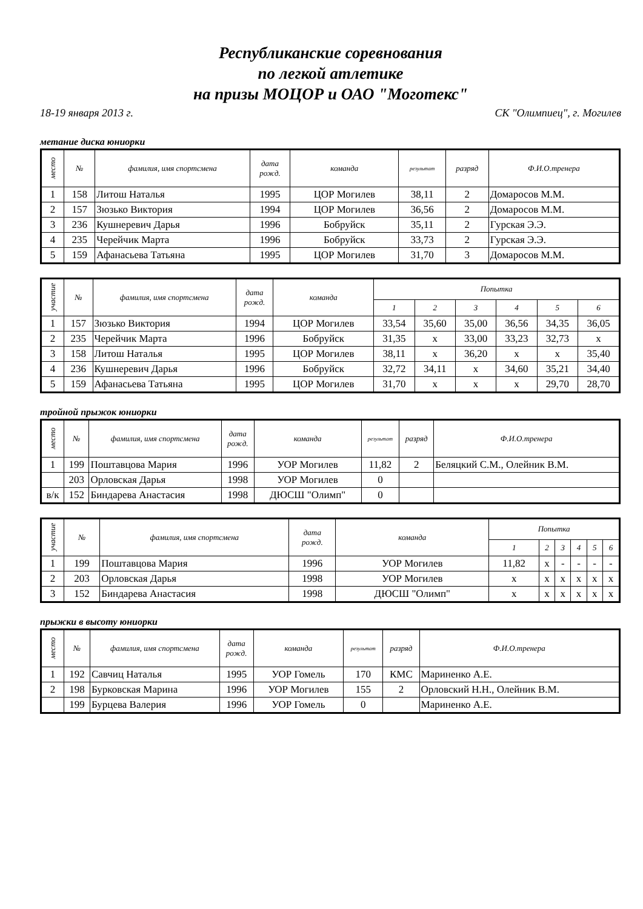Республиканские соревнования
по легкой атлетике
на призы МОЦОР и ОАО "Моготекс"
18-19 января 2013 г. СК "Олимпиец", г. Могилев
метание диска юниорки
| место | № | фамилия, имя спортсмена | дата рожд. | команда | результат | разряд | Ф.И.О.тренера |
| --- | --- | --- | --- | --- | --- | --- | --- |
| 1 | 158 | Литош Наталья | 1995 | ЦОР Могилев | 38,11 | 2 | Домаросов М.М. |
| 2 | 157 | Зюзько Виктория | 1994 | ЦОР Могилев | 36,56 | 2 | Домаросов М.М. |
| 3 | 236 | Кушнеревич Дарья | 1996 | Бобруйск | 35,11 | 2 | Гурская Э.Э. |
| 4 | 235 | Черейчик Марта | 1996 | Бобруйск | 33,73 | 2 | Гурская Э.Э. |
| 5 | 159 | Афанасьева Татьяна | 1995 | ЦОР Могилев | 31,70 | 3 | Домаросов М.М. |
| участие | № | фамилия, имя спортсмена | дата рожд. | команда | Попытка | | | | | |
| --- | --- | --- | --- | --- | --- | --- | --- | --- | --- | --- |
| | | | | | 1 | 2 | 3 | 4 | 5 | 6 |
| 1 | 157 | Зюзько Виктория | 1994 | ЦОР Могилев | 33,54 | 35,60 | 35,00 | 36,56 | 34,35 | 36,05 |
| 2 | 235 | Черейчик Марта | 1996 | Бобруйск | 31,35 | x | 33,00 | 33,23 | 32,73 | x |
| 3 | 158 | Литош Наталья | 1995 | ЦОР Могилев | 38,11 | x | 36,20 | x | x | 35,40 |
| 4 | 236 | Кушнеревич Дарья | 1996 | Бобруйск | 32,72 | 34,11 | x | 34,60 | 35,21 | 34,40 |
| 5 | 159 | Афанасьева Татьяна | 1995 | ЦОР Могилев | 31,70 | x | x | x | 29,70 | 28,70 |
тройной прыжок юниорки
| место | № | фамилия, имя спортсмена | дата рожд. | команда | результат | разряд | Ф.И.О.тренера |
| --- | --- | --- | --- | --- | --- | --- | --- |
| 1 | 199 | Поштавцова Мария | 1996 | УОР Могилев | 11,82 | 2 | Беляцкий С.М., Олейник В.М. |
| | 203 | Орловская Дарья | 1998 | УОР Могилев | 0 | | |
| в/к | 152 | Биндарева Анастасия | 1998 | ДЮСШ "Олимп" | 0 | | |
| участие | № | фамилия, имя спортсмена | дата рожд. | команда | Попытка | | | | | |
| --- | --- | --- | --- | --- | --- | --- | --- | --- | --- | --- |
| | | | | | 1 | 2 | 3 | 4 | 5 | 6 |
| 1 | 199 | Поштавцова Мария | 1996 | УОР Могилев | 11,82 | x | - | - | - | - |
| 2 | 203 | Орловская Дарья | 1998 | УОР Могилев | x | x | x | x | x | x |
| 3 | 152 | Биндарева Анастасия | 1998 | ДЮСШ "Олимп" | x | x | x | x | x | x |
прыжки в высоту юниорки
| место | № | фамилия, имя спортсмена | дата рожд. | команда | результат | разряд | Ф.И.О.тренера |
| --- | --- | --- | --- | --- | --- | --- | --- |
| 1 | 192 | Савчиц Наталья | 1995 | УОР Гомель | 170 | КМС | Мариненко А.Е. |
| 2 | 198 | Бурковская Марина | 1996 | УОР Могилев | 155 | 2 | Орловский Н.Н., Олейник В.М. |
| | 199 | Бурцева Валерия | 1996 | УОР Гомель | 0 | | Мариненко А.Е. |